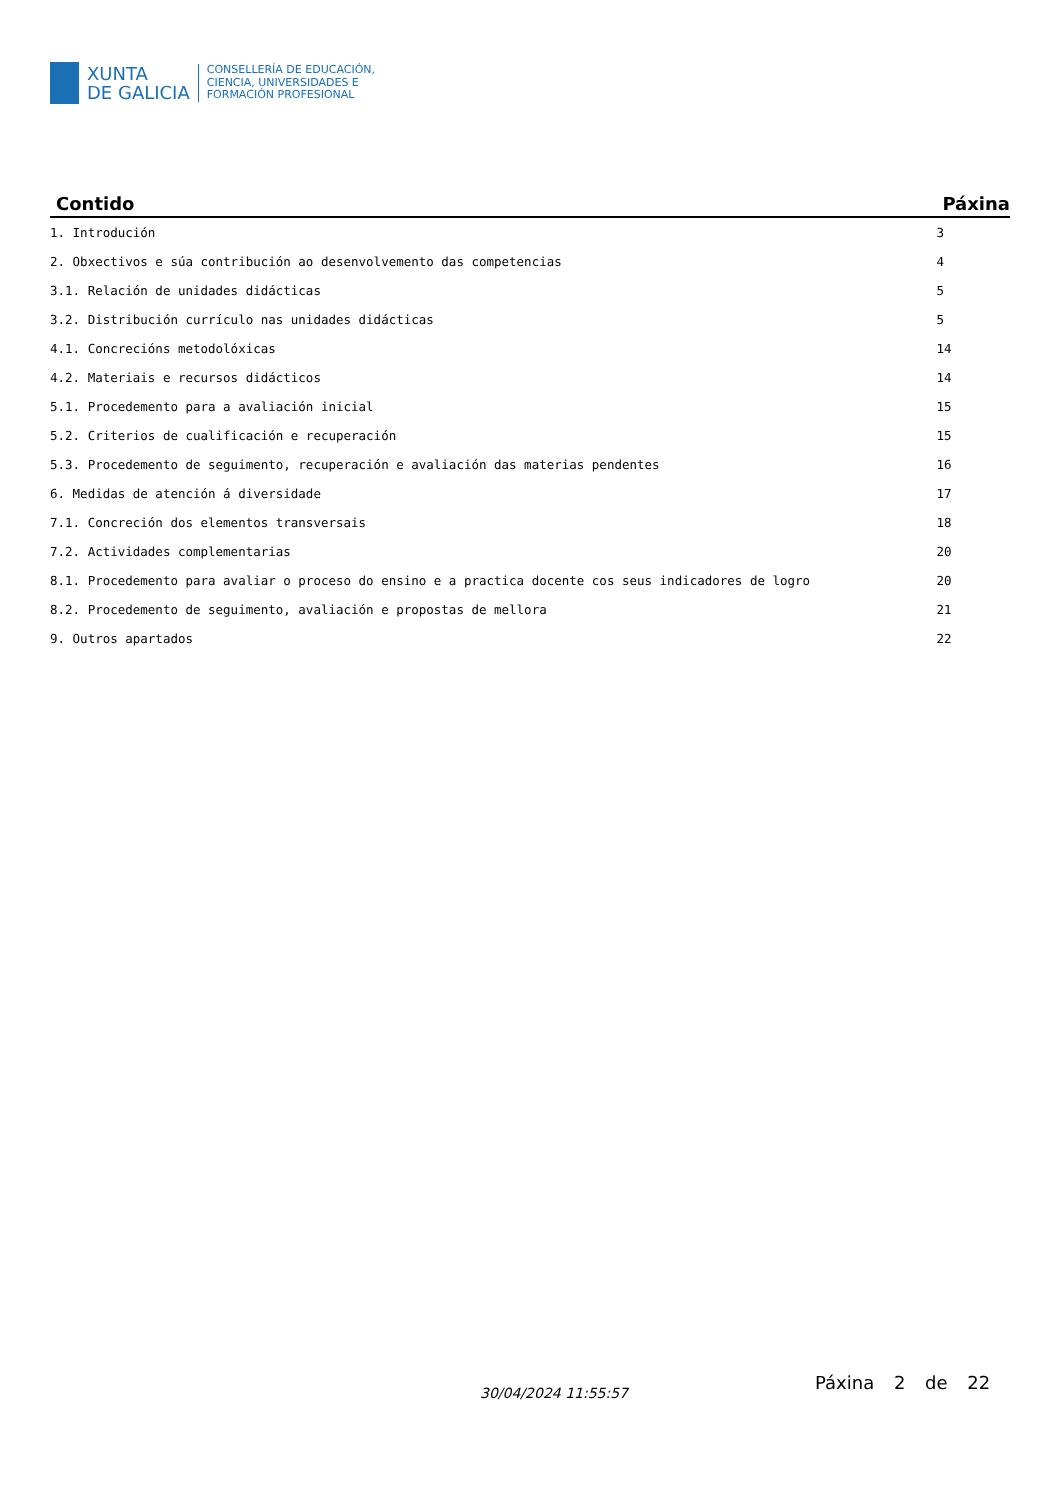XUNTA
DE GALICIA
CONSELLERÍA DE EDUCACIÓN,
CIENCIA, UNIVERSIDADES E
FORMACIÓN PROFESIONAL
| Contido | Páxina |
| --- | --- |
| 1. Introdución | 3 |
| 2. Obxectivos e súa contribución ao desenvolvemento das competencias | 4 |
| 3.1. Relación de unidades didácticas | 5 |
| 3.2. Distribución currículo nas unidades didácticas | 5 |
| 4.1. Concrecións metodolóxicas | 14 |
| 4.2. Materiais e recursos didácticos | 14 |
| 5.1. Procedemento para a avaliación inicial | 15 |
| 5.2. Criterios de cualificación e recuperación | 15 |
| 5.3. Procedemento de seguimento, recuperación e avaliación das materias pendentes | 16 |
| 6. Medidas de atención á diversidade | 17 |
| 7.1. Concreción dos elementos transversais | 18 |
| 7.2. Actividades complementarias | 20 |
| 8.1. Procedemento para avaliar o proceso do ensino e a practica docente cos seus indicadores de logro | 20 |
| 8.2. Procedemento de seguimento, avaliación e propostas de mellora | 21 |
| 9. Outros apartados | 22 |
30/04/2024 11:55:57 Páxina 2 de 22